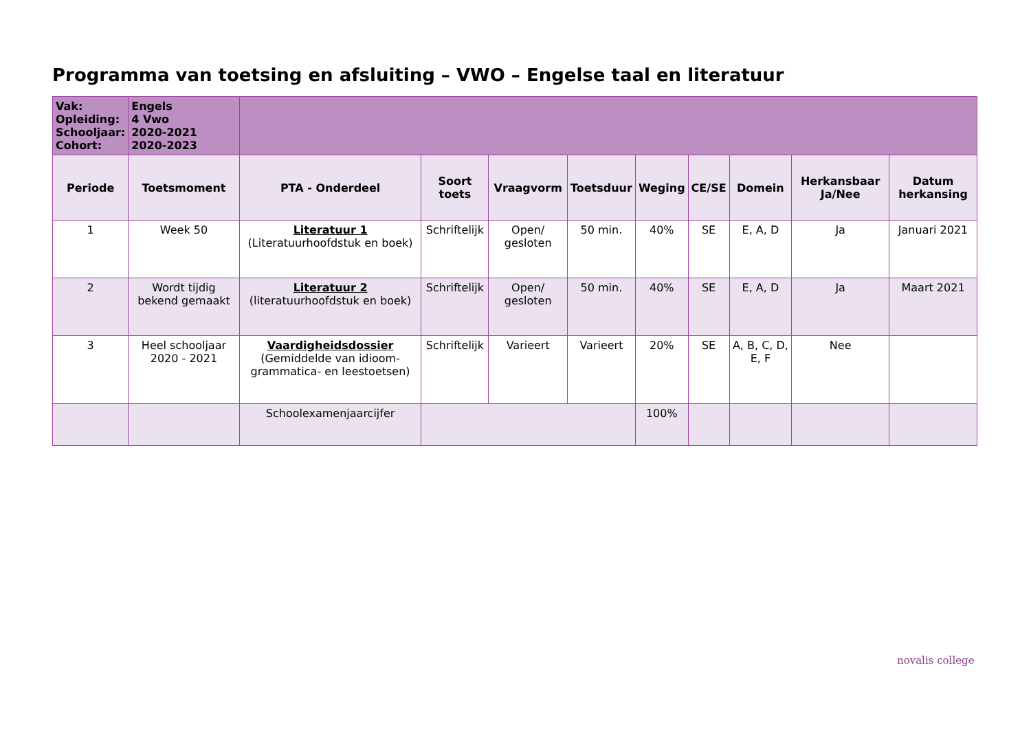Programma van toetsing en afsluiting – VWO – Engelse taal en literatuur
| Vak: Opleiding: Schooljaar: Cohort: | Engels 4 Vwo 2020-2021 2020-2023 | | | | | | | | | |
| Periode | Toetsmoment | PTA - Onderdeel | Soort toets | Vraagvorm | Toetsduur | Weging | CE/SE | Domein | Herkansbaar Ja/Nee | Datum herkansing |
| 1 | Week 50 | Literatuur 1 (Literatuurhoofdstuk en boek) | Schriftelijk | Open/ gesloten | 50 min. | 40% | SE | E, A, D | Ja | Januari 2021 |
| 2 | Wordt tijdig bekend gemaakt | Literatuur 2 (literatuurhoofdstuk en boek) | Schriftelijk | Open/ gesloten | 50 min. | 40% | SE | E, A, D | Ja | Maart 2021 |
| 3 | Heel schooljaar 2020 - 2021 | Vaardigheidsdossier (Gemiddelde van idioom-grammatica- en leestoetsen) | Schriftelijk | Varieert | Varieert | 20% | SE | A, B, C, D, E, F | Nee | |
| | | Schoolexamenjaarcijfer | | | | 100% | | | | |
novalis college